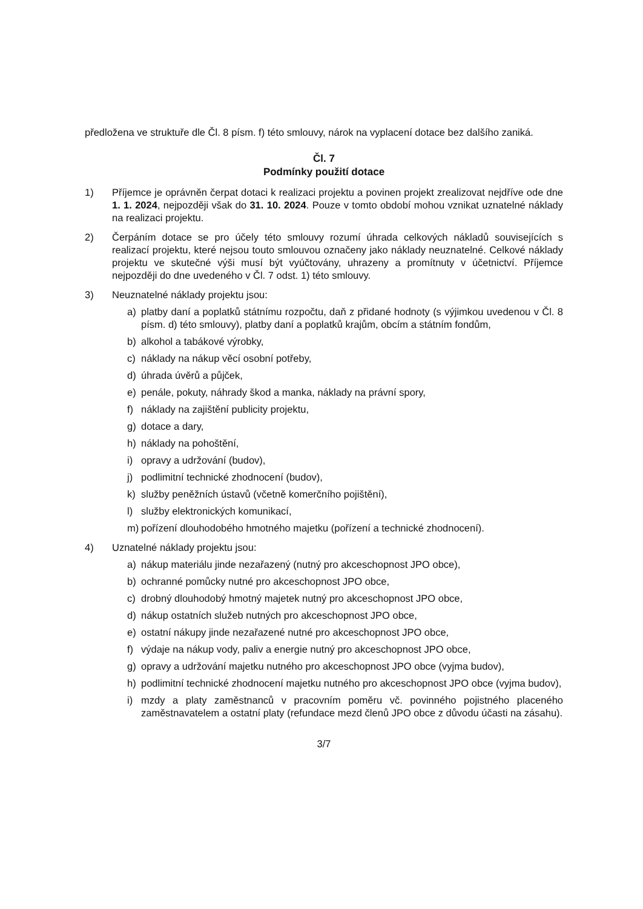předložena ve struktuře dle Čl. 8 písm. f) této smlouvy, nárok na vyplacení dotace bez dalšího zaniká.
Čl. 7
Podmínky použití dotace
1) Příjemce je oprávněn čerpat dotaci k realizaci projektu a povinen projekt zrealizovat nejdříve ode dne 1. 1. 2024, nejpozději však do 31. 10. 2024. Pouze v tomto období mohou vznikat uznatelné náklady na realizaci projektu.
2) Čerpáním dotace se pro účely této smlouvy rozumí úhrada celkových nákladů souvisejících s realizací projektu, které nejsou touto smlouvou označeny jako náklady neuznatelné. Celkové náklady projektu ve skutečné výši musí být vyúčtovány, uhrazeny a promítnuty v účetnictví. Příjemce nejpozději do dne uvedeného v Čl. 7 odst. 1) této smlouvy.
3) Neuznatelné náklady projektu jsou:
a) platby daní a poplatků státnímu rozpočtu, daň z přidané hodnoty (s výjimkou uvedenou v Čl. 8 písm. d) této smlouvy), platby daní a poplatků krajům, obcím a státním fondům,
b) alkohol a tabákové výrobky,
c) náklady na nákup věcí osobní potřeby,
d) úhrada úvěrů a půjček,
e) penále, pokuty, náhrady škod a manka, náklady na právní spory,
f) náklady na zajištění publicity projektu,
g) dotace a dary,
h) náklady na pohoštění,
i) opravy a udržování (budov),
j) podlimitní technické zhodnocení (budov),
k) služby peněžních ústavů (včetně komerčního pojištění),
l) služby elektronických komunikací,
m) pořízení dlouhodobého hmotného majetku (pořízení a technické zhodnocení).
4) Uznatelné náklady projektu jsou:
a) nákup materiálu jinde nezařazený (nutný pro akceschopnost JPO obce),
b) ochranné pomůcky nutné pro akceschopnost JPO obce,
c) drobný dlouhodobý hmotný majetek nutný pro akceschopnost JPO obce,
d) nákup ostatních služeb nutných pro akceschopnost JPO obce,
e) ostatní nákupy jinde nezařazené nutné pro akceschopnost JPO obce,
f) výdaje na nákup vody, paliv a energie nutný pro akceschopnost JPO obce,
g) opravy a udržování majetku nutného pro akceschopnost JPO obce (vyjma budov),
h) podlimitní technické zhodnocení majetku nutného pro akceschopnost JPO obce (vyjma budov),
i) mzdy a platy zaměstnanců v pracovním poměru vč. povinného pojistného placeného zaměstnavatelem a ostatní platy (refundace mezd členů JPO obce z důvodu účasti na zásahu).
3/7